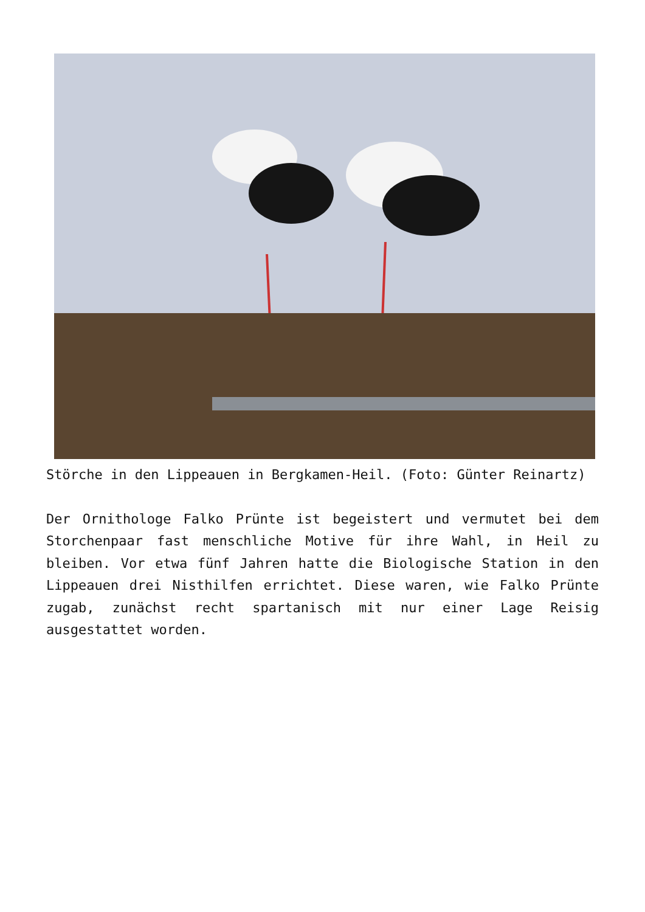Störche in den Lippeauen in Bergkamen-Heil. (Foto: Günter Reinartz)
Der Ornithologe Falko Prünte ist begeistert und vermutet bei dem Storchenpaar fast menschliche Motive für ihre Wahl, in Heil zu bleiben. Vor etwa fünf Jahren hatte die Biologische Station in den Lippeauen drei Nisthilfen errichtet. Diese waren, wie Falko Prünte zugab, zunächst recht spartanisch mit nur einer Lage Reisig ausgestattet worden.